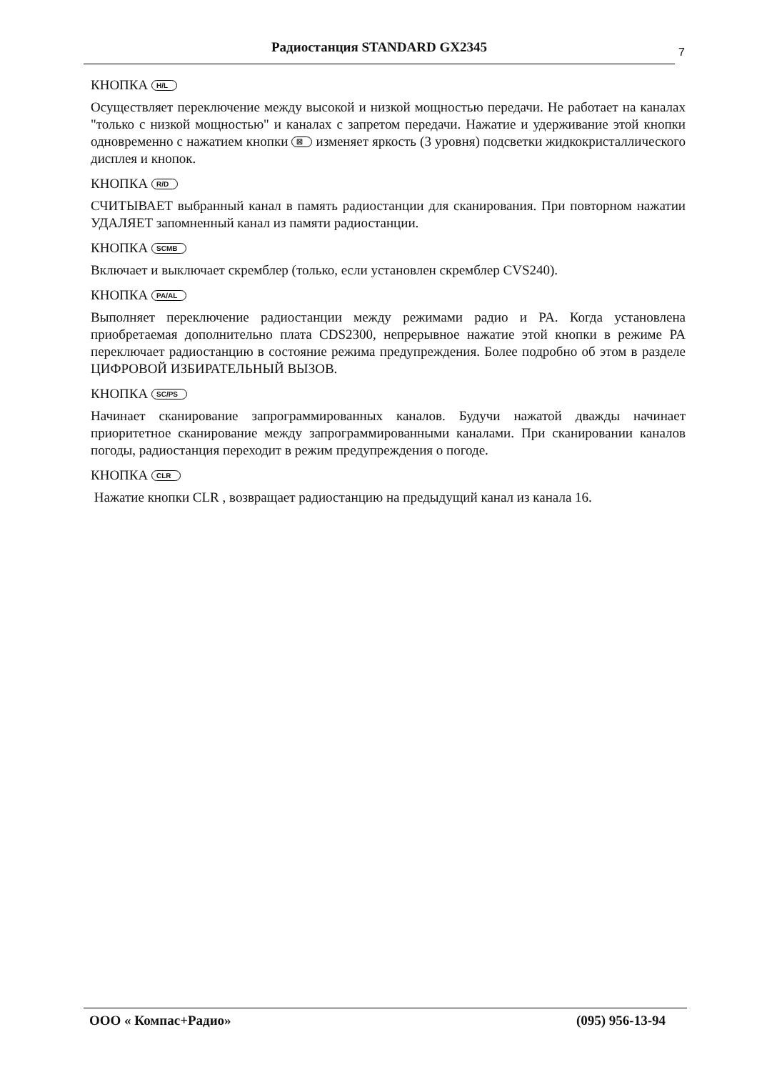Радиостанция STANDARD GX2345 7
КНОПКА H/L
Осуществляет переключение между высокой и низкой мощностью передачи. Не работает на каналах "только с низкой мощностью" и каналах с запретом передачи. Нажатие и удерживание этой кнопки одновременно с нажатием кнопки ☒ изменяет яркость (3 уровня) подсветки жидкокристаллического дисплея и кнопок.
КНОПКА R/D
СЧИТЫВАЕТ выбранный канал в память радиостанции для сканирования. При повторном нажатии УДАЛЯЕТ запомненный канал из памяти радиостанции.
КНОПКА SCMB
Включает и выключает скремблер (только, если установлен скремблер CVS240).
КНОПКА PA/AL
Выполняет переключение радиостанции между режимами радио и PA. Когда установлена приобретаемая дополнительно плата CDS2300, непрерывное нажатие этой кнопки в режиме PA переключает радиостанцию в состояние режима предупреждения. Более подробно об этом в разделе ЦИФРОВОЙ ИЗБИРАТЕЛЬНЫЙ ВЫЗОВ.
КНОПКА SC/PS
Начинает сканирование запрограммированных каналов. Будучи нажатой дважды начинает приоритетное сканирование между запрограммированными каналами. При сканировании каналов погоды, радиостанция переходит в режим предупреждения о погоде.
КНОПКА CLR
Нажатие кнопки CLR , возвращает радиостанцию на предыдущий канал из канала 16.
ООО « Компас+Радио» (095) 956-13-94